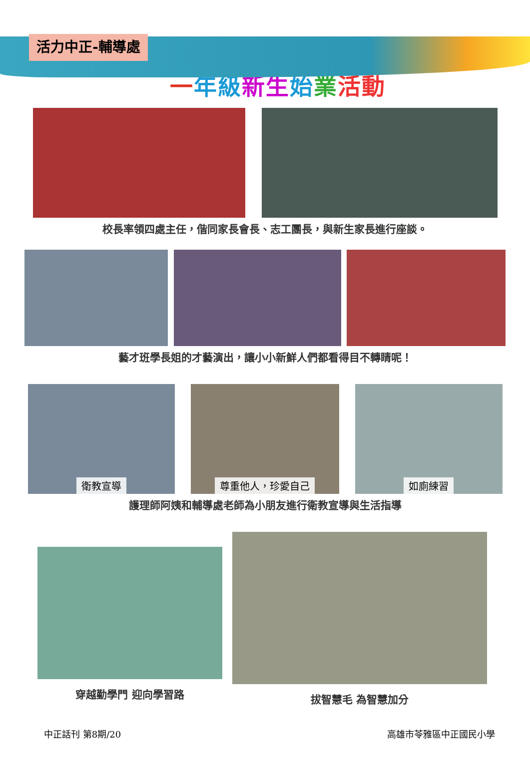活力中正-輔導處
一年級新生始業活動
校長率領四處主任，偕同家長會長、志工團長，與新生家長進行座談。
藝才班學長姐的才藝演出，讓小小新鮮人們都看得目不轉睛呢！
衛教宣導
尊重他人，珍愛自己
如廁練習
護理師阿姨和輔導處老師為小朋友進行衛教宣導與生活指導
穿越勤學門 迎向學習路 拔智慧毛 為智慧加分
中正話刊 第8期/20 高雄市苓雅區中正國民小學